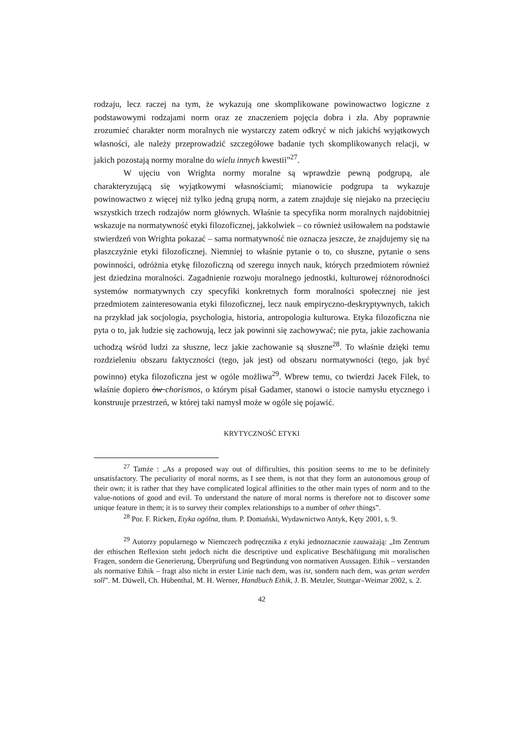rodzaju, lecz raczej na tym, że wykazują one skomplikowane powinowactwo logiczne z podstawowymi rodzajami norm oraz ze znaczeniem pojęcia dobra i zła. Aby poprawnie zrozumieć charakter norm moralnych nie wystarczy zatem odkryć w nich jakichś wyjątkowych własności, ale należy przeprowadzić szczegółowe badanie tych skomplikowanych relacji, w jakich pozostają normy moralne do wielu innych kwestii”<sup>27</sup>.
W ujęciu von Wrighta normy moralne są wprawdzie pewną podgrupą, ale charakteryzującą się wyjątkowymi własnościami; mianowicie podgrupa ta wykazuje powinowactwo z więcej niż tylko jedną grupą norm, a zatem znajduje się niejako na przecięciu wszystkich trzech rodzajów norm głównych. Właśnie ta specyfika norm moralnych najdobitniej wskazuje na normatywność etyki filozoficznej, jakkolwiek – co również usiłowałem na podstawie stwierdzeń von Wrighta pokazać – sama normatywność nie oznacza jeszcze, że znajdujemy się na płaszczyźnie etyki filozoficznej. Niemniej to właśnie pytanie o to, co słuszne, pytanie o sens powinności, odróżnia etykę filozoficzną od szeregu innych nauk, których przedmiotem również jest dziedzina moralności. Zagadnienie rozwoju moralnego jednostki, kulturowej różnorodności systemów normatywnych czy specyfiki konkretnych form moralności społecznej nie jest przedmiotem zainteresowania etyki filozoficznej, lecz nauk empiryczno-deskryptywnych, takich na przykład jak socjologia, psychologia, historia, antropologia kulturowa. Etyka filozoficzna nie pyta o to, jak ludzie się zachowują, lecz jak powinni się zachowywać; nie pyta, jakie zachowania uchodzą wśród ludzi za słuszne, lecz jakie zachowanie są słuszne<sup>28</sup>. To właśnie dzięki temu rozdzieleniu obszaru faktyczności (tego, jak jest) od obszaru normatywności (tego, jak być powinno) etyka filozoficzna jest w ogóle możliwa<sup>29</sup>. Wbrew temu, co twierdzi Jacek Filek, to właśnie dopiero ów chorismos, o którym pisał Gadamer, stanowi o istocie namysłu etycznego i konstruuje przestrzeń, w której taki namysł może w ogóle się pojawić.
KRYTYCZNOŚĆ ETYKI
<sup>27</sup> Tamże : „As a proposed way out of difficulties, this position seems to me to be definitely unsatisfactory. The peculiarity of moral norms, as I see them, is not that they form an autonomous group of their own; it is rather that they have complicated logical affinities to the other main types of norm and to the value-notions of good and evil. To understand the nature of moral norms is therefore not to discover some unique feature in them; it is to survey their complex relationships to a number of other things”.
<sup>28</sup> Por. F. Ricken, Etyka ogólna, tłum. P. Domański, Wydawnictwo Antyk, Kęty 2001, s. 9.
<sup>29</sup> Autorzy popularnego w Niemczech podręcznika z etyki jednoznacznie zauważają: „Im Zentrum der ethischen Reflexion steht jedoch nicht die descriptive und explicative Beschäftigung mit moralischen Fragen, sondern die Generierung, Überprüfung und Begründung von normativen Aussagen. Ethik – verstanden als normative Ethik – fragt also nicht in erster Linie nach dem, was ist, sondern nach dem, was getan werden soll”. M. Düwell, Ch. Hübenthal, M. H. Werner, Handbuch Ethik, J. B. Metzler, Stuttgar–Weimar 2002, s. 2.
42